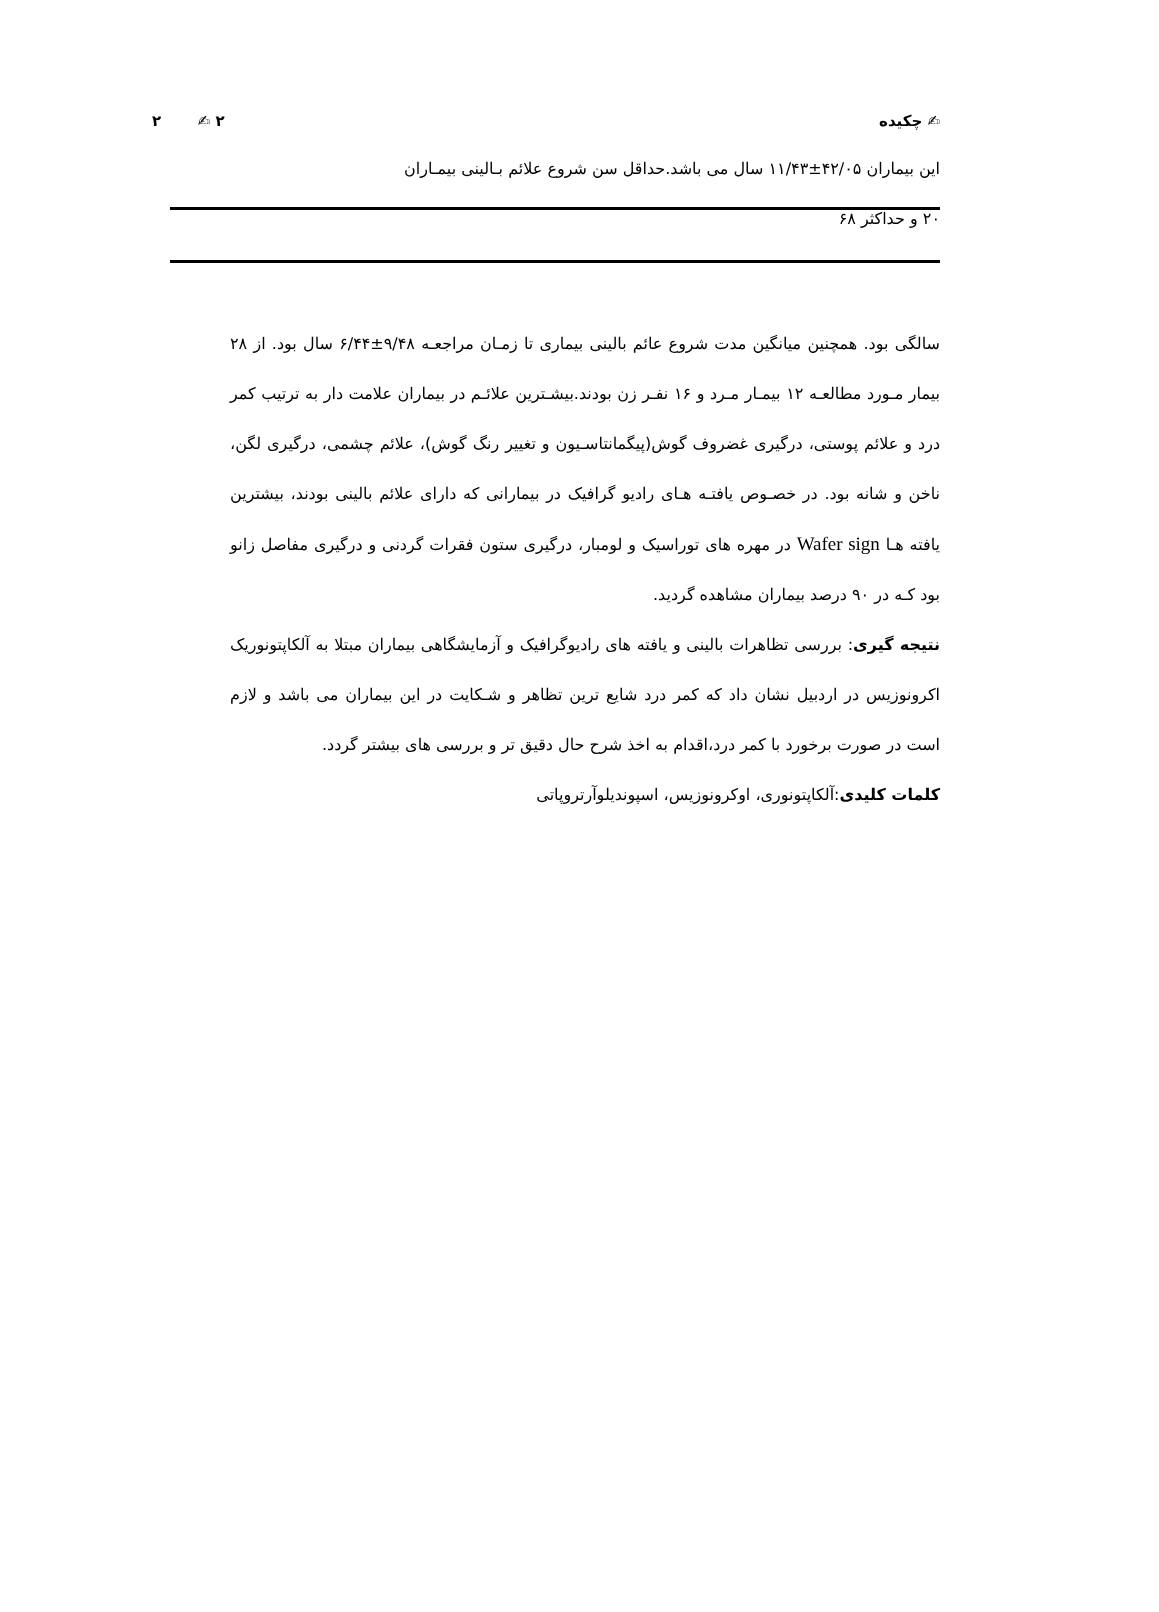✍ چکیده ٢ ✍ ٢
این بیماران ۴۲/۰۵±۱۱/۴۳ سال می باشد.حداقل سن شروع علائم بـالینی بیمـاران
۲۰ و حداکثر ۶۸
سالگی بود. همچنین میانگین مدت شروع عائم بالینی بیماری تا زمـان مراجعـه ۹/۴۸±۶/۴۴ سال بود. از ۲۸ بیمار مـورد مطالعـه ۱۲ بیمـار مـرد و ۱۶ نفـر زن بودند.بیشـترین علائـم در بیماران علامت دار به ترتیب کمر درد و علائم پوستی، درگیری غضروف گوش(پیگمانتاسـیون و تغییر رنگ گوش)، علائم چشمی، درگیری لگن، ناخن و شانه بود. در خصـوص یافتـه هـای رادیو گرافیک در بیمارانی که دارای علائم بالینی بودند، بیشترین یافته هـا Wafer sign در مهره های توراسیک و لومبار، درگیری ستون فقرات گردنی و درگیری مفاصل زانو بود کـه در ۹۰ درصد بیماران مشاهده گردید.
نتیجه گیری: بررسی تظاهرات بالینی و یافته های رادیوگرافیک و آزمایشگاهی بیماران مبتلا به آلکاپتونوریک اکرونوزیس در اردبیل نشان داد که کمر درد شایع ترین تظاهر و شـکایت در این بیماران می باشد و لازم است در صورت برخورد با کمر درد،اقدام به اخذ شرح حال دقیق تر و بررسی های بیشتر گردد.
کلمات کلیدی:آلکاپتونوری، اوکرونوزیس، اسپوندیلوآرتروپاتی